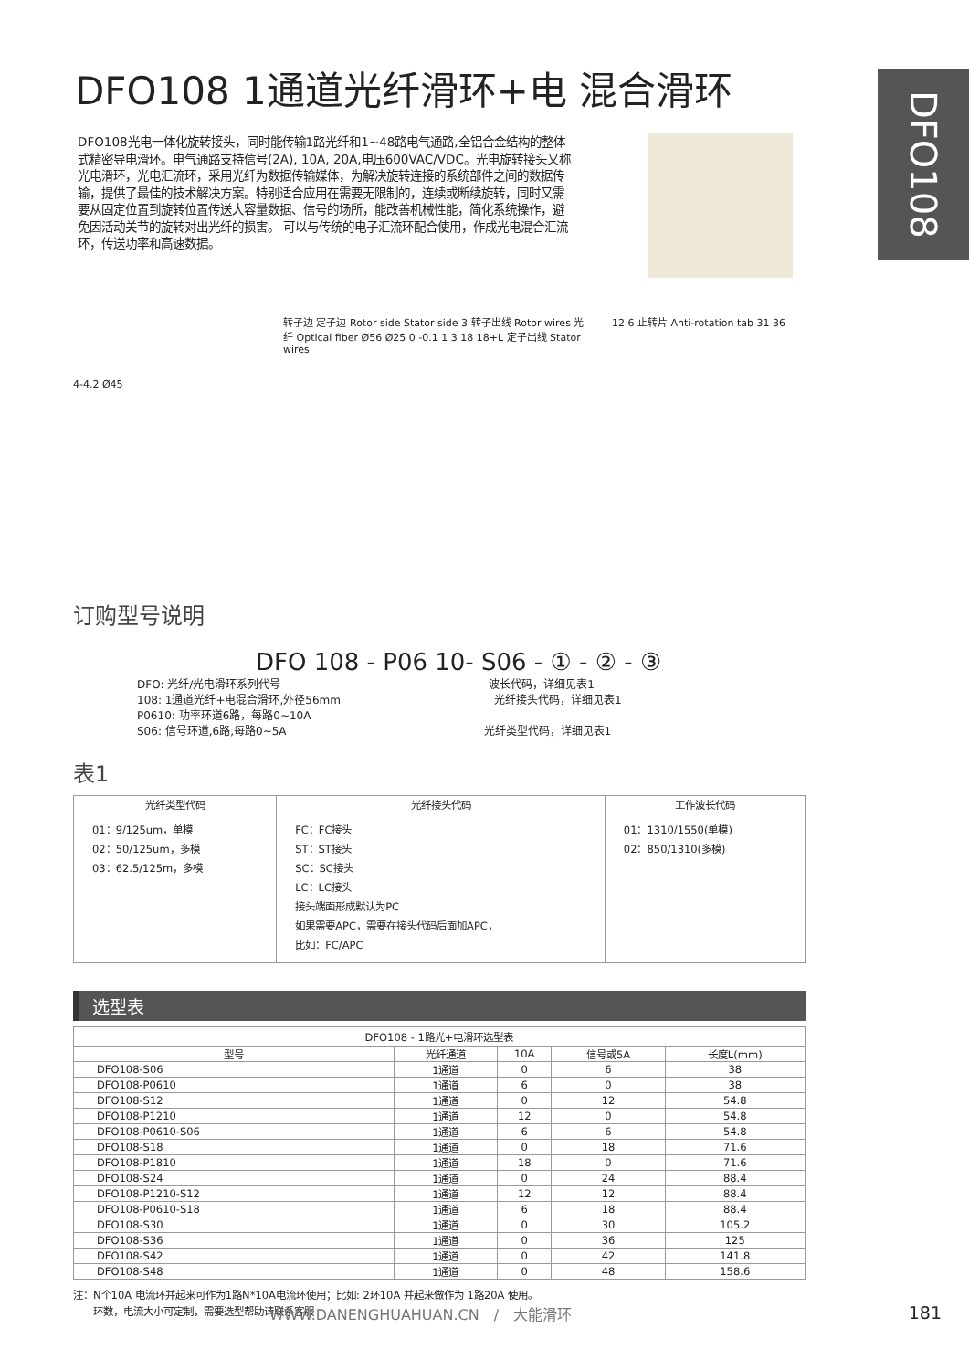DFO108
DFO108 1通道光纤滑环+电 混合滑环
DFO108光电一体化旋转接头，同时能传输1路光纤和1~48路电气通路,全铝合金结构的整体式精密导电滑环。电气通路支持信号(2A), 10A, 20A,电压600VAC/VDC。光电旋转接头又称光电滑环，光电汇流环，采用光纤为数据传输媒体，为解决旋转连接的系统部件之间的数据传输，提供了最佳的技术解决方案。特别适合应用在需要无限制的，连续或断续旋转，同时又需要从固定位置到旋转位置传送大容量数据、信号的场所，能改善机械性能，简化系统操作，避免因活动关节的旋转对出光纤的损害。 可以与传统的电子汇流环配合使用，作成光电混合汇流环，传送功率和高速数据。
4-4.2 Ø45
转子边 定子边 Rotor side Stator side 3 转子出线 Rotor wires 光纤 Optical fiber Ø56 Ø25 0 -0.1 1 3 18 18+L 定子出线 Stator wires
12 6 止转片 Anti-rotation tab 31 36
订购型号说明
DFO 108 - P06 10- S06 - ① - ② - ③
DFO: 光纤/光电滑环系列代号　　　　　　　　　　　　　　　　　　　波长代码，详细见表1
108: 1通道光纤+电混合滑环,外径56mm　　　　　　　　　　　　　　光纤接头代码，详细见表1
P0610: 功率环道6路，每路0~10A
S06: 信号环道,6路,每路0~5A　　　　　　　　　　　　　　　　　　光纤类型代码，详细见表1
表1
| 光纤类型代码 | 光纤接头代码 | 工作波长代码 |
| --- | --- | --- |
| 01：9/125um，单模 02：50/125um，多模 03：62.5/125m，多模 | FC：FC接头 ST：ST接头 SC：SC接头 LC：LC接头 接头端面形成默认为PC 如果需要APC，需要在接头代码后面加APC， 比如：FC/APC | 01：1310/1550(单模) 02：850/1310(多模) |
选型表
| DFO108 - 1路光+电滑环选型表 | | | | |
| --- | --- | --- | --- | --- |
| 型号 | 光纤通道 | 10A | 信号或5A | 长度L(mm) |
| DFO108-S06 | 1通道 | 0 | 6 | 38 |
| DFO108-P0610 | 1通道 | 6 | 0 | 38 |
| DFO108-S12 | 1通道 | 0 | 12 | 54.8 |
| DFO108-P1210 | 1通道 | 12 | 0 | 54.8 |
| DFO108-P0610-S06 | 1通道 | 6 | 6 | 54.8 |
| DFO108-S18 | 1通道 | 0 | 18 | 71.6 |
| DFO108-P1810 | 1通道 | 18 | 0 | 71.6 |
| DFO108-S24 | 1通道 | 0 | 24 | 88.4 |
| DFO108-P1210-S12 | 1通道 | 12 | 12 | 88.4 |
| DFO108-P0610-S18 | 1通道 | 6 | 18 | 88.4 |
| DFO108-S30 | 1通道 | 0 | 30 | 105.2 |
| DFO108-S36 | 1通道 | 0 | 36 | 125 |
| DFO108-S42 | 1通道 | 0 | 42 | 141.8 |
| DFO108-S48 | 1通道 | 0 | 48 | 158.6 |
注：N个10A 电流环并起来可作为1路N*10A电流环使用；比如: 2环10A 并起来做作为 1路20A 使用。
　　环数，电流大小可定制，需要选型帮助请联系客服
WWW.DANENGHUAHUAN.CN　/　大能滑环 181